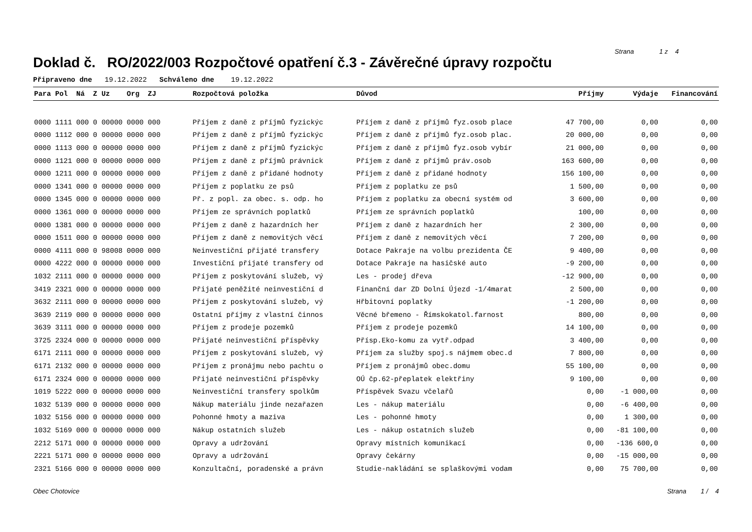Doklad č. RO/2022/003 Rozpočtové opatření č.3 - Závěrečné úpravy rozpočtu
Strana 1 z 4
Připraveno dne 19.12.2022 Schváleno dne 19.12.2022
| Para Pol Ná Z Uz Org ZJ | Rozpočtová položka | Důvod | Příjmy | Výdaje | Financování |
| --- | --- | --- | --- | --- | --- |
| 0000 1111 000 0 00000 0000 000 | Příjem z daně z příjmů fyzickýc | Příjem z daně z příjmů fyz.osob place | 47 700,00 | 0,00 | 0,00 |
| 0000 1112 000 0 00000 0000 000 | Příjem z daně z příjmů fyzickýc | Příjem z daně z příjmů fyz.osob plac. | 20 000,00 | 0,00 | 0,00 |
| 0000 1113 000 0 00000 0000 000 | Příjem z daně z příjmů fyzickýc | Příjem z daně z příjmů fyz.osob vybír | 21 000,00 | 0,00 | 0,00 |
| 0000 1121 000 0 00000 0000 000 | Příjem z daně z příjmů právnick | Příjem z daně z příjmů práv.osob | 163 600,00 | 0,00 | 0,00 |
| 0000 1211 000 0 00000 0000 000 | Příjem z daně z přidané hodnoty | Příjem z daně z přidané hodnoty | 156 100,00 | 0,00 | 0,00 |
| 0000 1341 000 0 00000 0000 000 | Příjem z poplatku ze psů | Příjem z poplatku ze psů | 1 500,00 | 0,00 | 0,00 |
| 0000 1345 000 0 00000 0000 000 | Př. z popl. za obec. s. odp. ho | Příjem z poplatku za obecní systém od | 3 600,00 | 0,00 | 0,00 |
| 0000 1361 000 0 00000 0000 000 | Příjem ze správních poplatků | Příjem ze správních poplatků | 100,00 | 0,00 | 0,00 |
| 0000 1381 000 0 00000 0000 000 | Příjem z daně z hazardních her | Příjem z daně z hazardních her | 2 300,00 | 0,00 | 0,00 |
| 0000 1511 000 0 00000 0000 000 | Příjem z daně z nemovitých věcí | Příjem z daně z nemovitých věcí | 7 200,00 | 0,00 | 0,00 |
| 0000 4111 000 0 98008 0000 000 | Neinvestiční přijaté transfery | Dotace Pakraje na volbu prezidenta ČE | 9 400,00 | 0,00 | 0,00 |
| 0000 4222 000 0 00000 0000 000 | Investiční přijaté transfery od | Dotace Pakraje na hasičské auto | -9 200,00 | 0,00 | 0,00 |
| 1032 2111 000 0 00000 0000 000 | Příjem z poskytování služeb, vý | Les - prodej dřeva | -12 900,00 | 0,00 | 0,00 |
| 3419 2321 000 0 00000 0000 000 | Přijaté peněžité neinvestiční d | Finanční dar ZD Dolní Újezd -1/4marat | 2 500,00 | 0,00 | 0,00 |
| 3632 2111 000 0 00000 0000 000 | Příjem z poskytování služeb, vý | Hřbitovní poplatky | -1 200,00 | 0,00 | 0,00 |
| 3639 2119 000 0 00000 0000 000 | Ostatní příjmy z vlastní činnos | Věcné břemeno - Římskokatol.farnost | 800,00 | 0,00 | 0,00 |
| 3639 3111 000 0 00000 0000 000 | Příjem z prodeje pozemků | Příjem z prodeje pozemků | 14 100,00 | 0,00 | 0,00 |
| 3725 2324 000 0 00000 0000 000 | Přijaté neinvestiční příspěvky | Přísp.Eko-komu za vytř.odpad | 3 400,00 | 0,00 | 0,00 |
| 6171 2111 000 0 00000 0000 000 | Příjem z poskytování služeb, vý | Příjem za služby spoj.s nájmem obec.d | 7 800,00 | 0,00 | 0,00 |
| 6171 2132 000 0 00000 0000 000 | Příjem z pronájmu nebo pachtu o | Příjem z pronájmů obec.domu | 55 100,00 | 0,00 | 0,00 |
| 6171 2324 000 0 00000 0000 000 | Přijaté neinvestiční příspěvky | OÚ čp.62-přeplatek elektřiny | 9 100,00 | 0,00 | 0,00 |
| 1019 5222 000 0 00000 0000 000 | Neinvestiční transfery spolkům | Příspěvek Svazu včelařů | 0,00 | -1 000,00 | 0,00 |
| 1032 5139 000 0 00000 0000 000 | Nákup materiálu jinde nezařazen | Les - nákup materiálu | 0,00 | -6 400,00 | 0,00 |
| 1032 5156 000 0 00000 0000 000 | Pohonné hmoty a maziva | Les - pohonné hmoty | 0,00 | 1 300,00 | 0,00 |
| 1032 5169 000 0 00000 0000 000 | Nákup ostatních služeb | Les - nákup ostatních služeb | 0,00 | -81 100,00 | 0,00 |
| 2212 5171 000 0 00000 0000 000 | Opravy a udržování | Opravy místních komunikací | 0,00 | -136 600,0 | 0,00 |
| 2221 5171 000 0 00000 0000 000 | Opravy a udržování | Opravy čekárny | 0,00 | -15 000,00 | 0,00 |
| 2321 5166 000 0 00000 0000 000 | Konzultační, poradenské a právn | Studie-nakládání se splaškovými vodam | 0,00 | 75 700,00 | 0,00 |
Obec Chotovice Strana 1 / 4